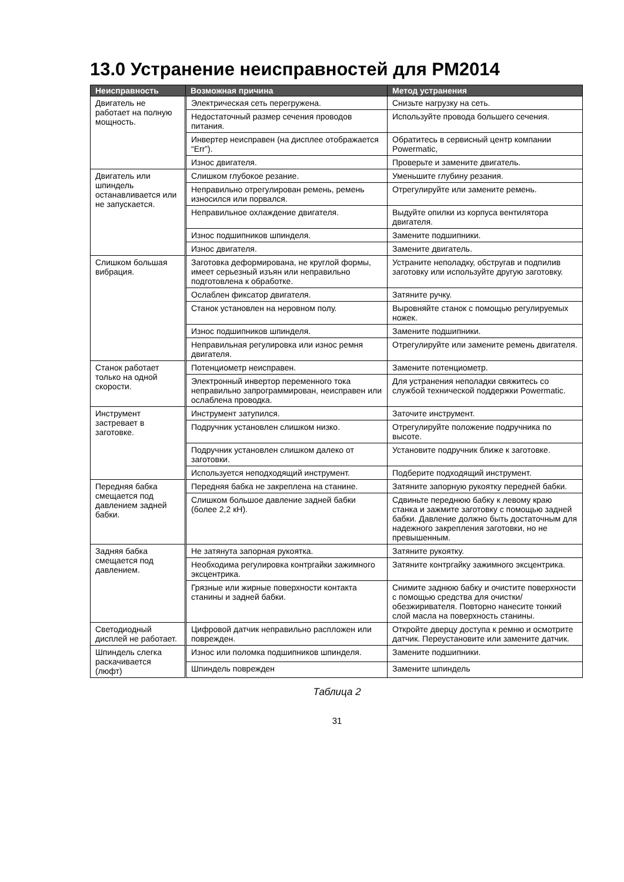13.0 Устранение неисправностей для PM2014
| Неисправность | Возможная причина | Метод устранения |
| --- | --- | --- |
| Двигатель не работает на полную мощность. | Электрическая сеть перегружена. | Снизьте нагрузку на сеть. |
| | Недостаточный размер сечения проводов питания. | Используйте провода большего сечения. |
| | Инвертер неисправен (на дисплее отображается “Err”). | Обратитесь в сервисный центр компании Powermatic, |
| | Износ двигателя. | Проверьте и замените двигатель. |
| Двигатель или шпиндель останавливается или не запускается. | Слишком глубокое резание. | Уменьшите глубину резания. |
| | Неправильно отрегулирован ремень, ремень износился или порвался. | Отрегулируйте или замените ремень. |
| | Неправильное охлаждение двигателя. | Выдуйте опилки из корпуса вентилятора двигателя. |
| | Износ подшипников шпинделя. | Замените подшипники. |
| | Износ двигателя. | Замените двигатель. |
| Слишком большая вибрация. | Заготовка деформирована, не круглой формы, имеет серьезный изъян или неправильно подготовлена к обработке. | Устраните неполадку, обстругав и подпилив заготовку или используйте другую заготовку. |
| | Ослаблен фиксатор двигателя. | Затяните ручку. |
| | Станок установлен на неровном полу. | Выровняйте станок с помощью регулируемых ножек. |
| | Износ подшипников шпинделя. | Замените подшипники. |
| | Неправильная регулировка или износ ремня двигателя. | Отрегулируйте или замените ремень двигателя. |
| Станок работает только на одной скорости. | Потенциометр неисправен. | Замените потенциометр. |
| | Электронный инвертор переменного тока неправильно запрограммирован, неисправен или ослаблена проводка. | Для устранения неполадки свяжитесь со службой технической поддержки Powermatic. |
| Инструмент застревает в заготовке. | Инструмент затупился. | Заточите инструмент. |
| | Подручник установлен слишком низко. | Отрегулируйте положение подручника по высоте. |
| | Подручник установлен слишком далеко от заготовки. | Установите подручник ближе к заготовке. |
| | Используется неподходящий инструмент. | Подберите подходящий инструмент. |
| Передняя бабка смещается под давлением задней бабки. | Передняя бабка не закреплена на станине. | Затяните запорную рукоятку передней бабки. |
| | Слишком большое давление задней бабки (более 2,2 кН). | Сдвиньте переднюю бабку к левому краю станка и зажмите заготовку с помощью задней бабки. Давление должно быть достаточным для надежного закрепления заготовки, но не превышенным. |
| Задняя бабка смещается под давлением. | Не затянута запорная рукоятка. | Затяните рукоятку. |
| | Необходима регулировка контргайки зажимного эксцентрика. | Затяните контргайку зажимного эксцентрика. |
| | Грязные или жирные поверхности контакта станины и задней бабки. | Снимите заднюю бабку и очистите поверхности с помощью средства для очистки/обезжиривателя. Повторно нанесите тонкий слой масла на поверхность станины. |
| Светодиодный дисплей не работает. | Цифровой датчик неправильно распложен или поврежден. | Откройте дверцу доступа к ремню и осмотрите датчик. Переустановите или замените датчик. |
| Шпиндель слегка раскачивается (люфт) | Износ или поломка подшипников шпинделя. | Замените подшипники. |
| | Шпиндель поврежден | Замените шпиндель |
Таблица 2
31